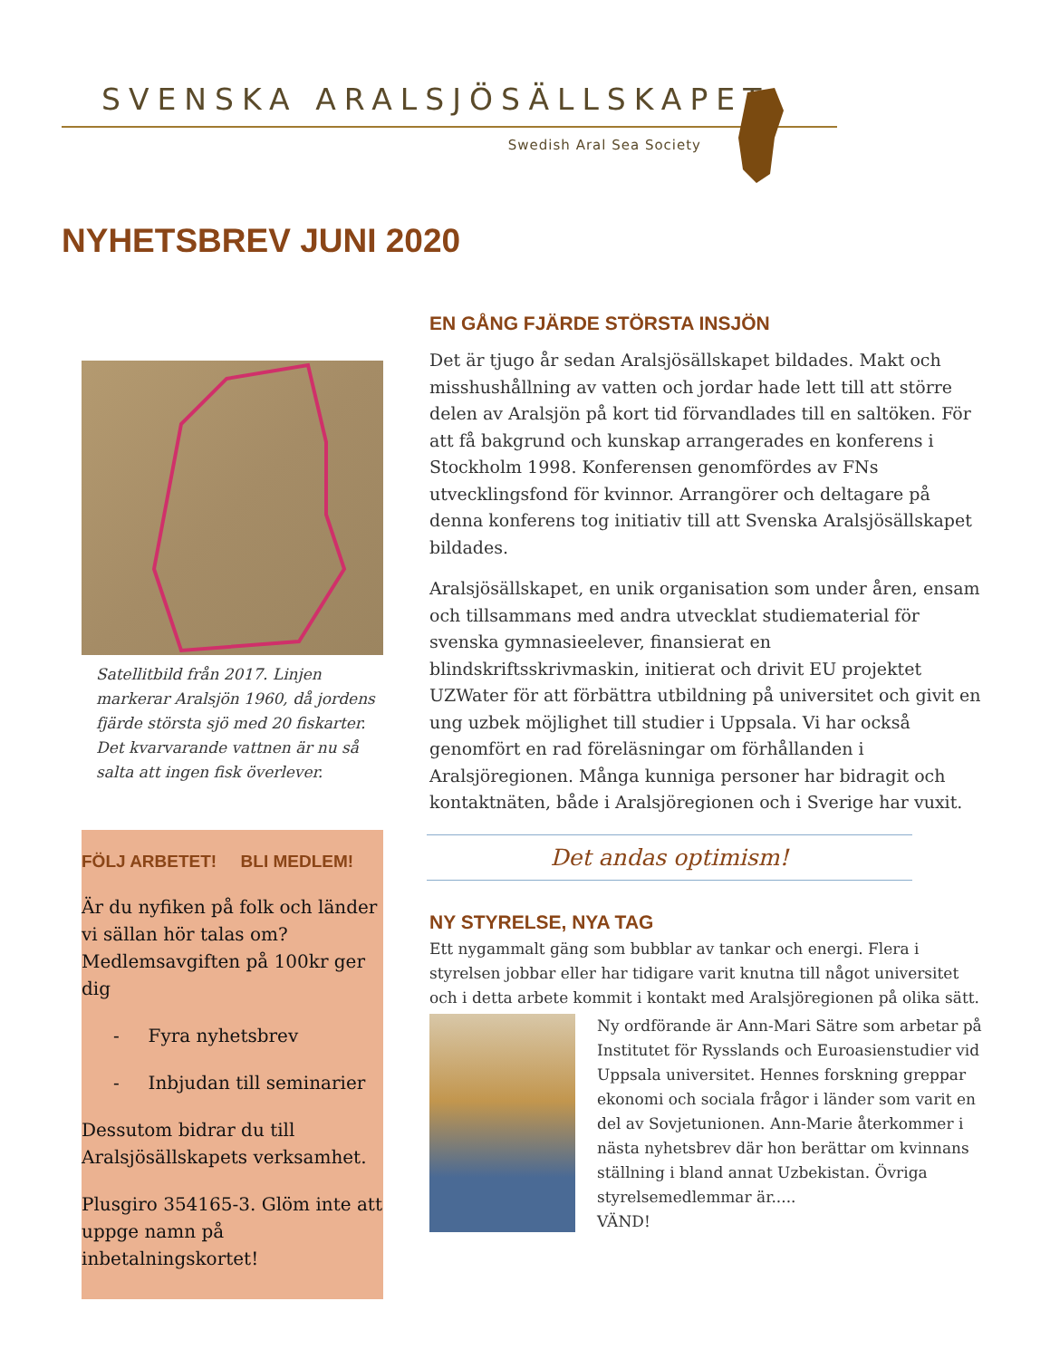SVENSKA ARALSJÖSÄLLSKAPET
Swedish Aral Sea Society
NYHETSBREV JUNI 2020
Satellitbild från 2017. Linjen markerar Aralsjön 1960, då jordens fjärde största sjö med 20 fiskarter. Det kvarvarande vattnen är nu så salta att ingen fisk överlever.
FÖLJ ARBETET! BLI MEDLEM!
Är du nyfiken på folk och länder vi sällan hör talas om? Medlemsavgiften på 100kr ger dig
- Fyra nyhetsbrev
- Inbjudan till seminarier
Dessutom bidrar du till Aralsjösällskapets verksamhet.
Plusgiro 354165-3. Glöm inte att uppge namn på inbetalningskortet!
EN GÅNG FJÄRDE STÖRSTA INSJÖN
Det är tjugo år sedan Aralsjösällskapet bildades. Makt och misshushållning av vatten och jordar hade lett till att större delen av Aralsjön på kort tid förvandlades till en saltöken. För att få bakgrund och kunskap arrangerades en konferens i Stockholm 1998. Konferensen genomfördes av FNs utvecklingsfond för kvinnor. Arrangörer och deltagare på denna konferens tog initiativ till att Svenska Aralsjösällskapet bildades.
Aralsjösällskapet, en unik organisation som under åren, ensam och tillsammans med andra utvecklat studiematerial för svenska gymnasieelever, finansierat en blindskriftsskrivmaskin, initierat och drivit EU projektet UZWater för att förbättra utbildning på universitet och givit en ung uzbek möjlighet till studier i Uppsala. Vi har också genomfört en rad föreläsningar om förhållanden i Aralsjöregionen. Många kunniga personer har bidragit och kontaktnäten, både i Aralsjöregionen och i Sverige har vuxit.
Det andas optimism!
NY STYRELSE, NYA TAG
Ett nygammalt gäng som bubblar av tankar och energi. Flera i styrelsen jobbar eller har tidigare varit knutna till något universitet och i detta arbete kommit i kontakt med Aralsjöregionen på olika sätt.
Ny ordförande är Ann-Mari Sätre som arbetar på Institutet för Rysslands och Euroasienstudier vid Uppsala universitet. Hennes forskning greppar ekonomi och sociala frågor i länder som varit en del av Sovjetunionen. Ann-Marie återkommer i nästa nyhetsbrev där hon berättar om kvinnans ställning i bland annat Uzbekistan. Övriga styrelsemedlemmar är.....
VÄND!